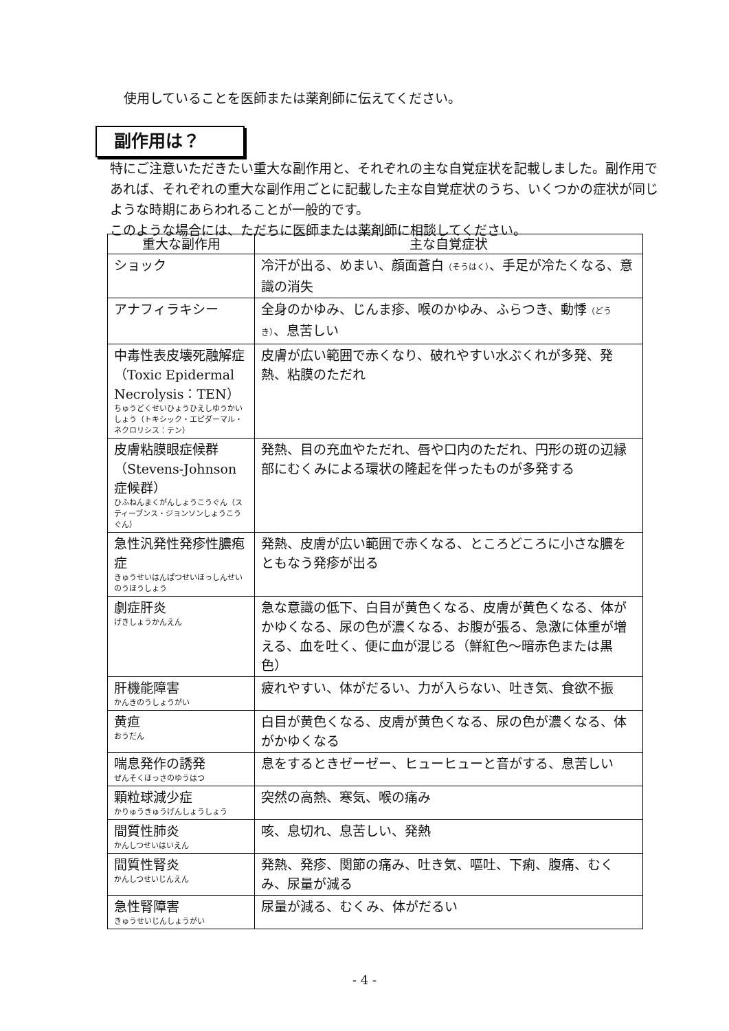使用していることを医師または薬剤師に伝えてください。
副作用は？
特にご注意いただきたい重大な副作用と、それぞれの主な自覚症状を記載しました。副作用であれば、それぞれの重大な副作用ごとに記載した主な自覚症状のうち、いくつかの症状が同じような時期にあらわれることが一般的です。
このような場合には、ただちに医師または薬剤師に相談してください。
| 重大な副作用 | 主な自覚症状 |
| --- | --- |
| ショック | 冷汗が出る、めまい、顔面蒼白 （そうはく） 、手足が冷たくなる、意識の消失 |
| アナフィラキシー | 全身のかゆみ、じんま疹、喉のかゆみ、ふらつき、動悸 （どうき） 、息苦しい |
| 中毒性表皮壊死融解症（Toxic Epidermal Necrolysis：TEN） ちゅうどくせいひょうひえしゆうかいしょう（トキシック・エピダーマル・ネクロリシス：テン） | 皮膚が広い範囲で赤くなり、破れやすい水ぶくれが多発、発熱、粘膜のただれ |
| 皮膚粘膜眼症候群（Stevens-Johnson症候群） ひふねんまくがんしょうこうぐん（スティーブンス・ジョンソンしょうこうぐん） | 発熱、目の充血やただれ、唇や口内のただれ、円形の斑の辺縁部にむくみによる環状の隆起を伴ったものが多発する |
| 急性汎発性発疹性膿疱症 きゅうせいはんぱつせいほっしんせいのうほうしょう | 発熱、皮膚が広い範囲で赤くなる、ところどころに小さな膿をともなう発疹が出る |
| 劇症肝炎 げきしょうかんえん | 急な意識の低下、白目が黄色くなる、皮膚が黄色くなる、体がかゆくなる、尿の色が濃くなる、お腹が張る、急激に体重が増える、血を吐く、便に血が混じる（鮮紅色～暗赤色または黒色） |
| 肝機能障害 かんきのうしょうがい | 疲れやすい、体がだるい、力が入らない、吐き気、食欲不振 |
| 黄疸 おうだん | 白目が黄色くなる、皮膚が黄色くなる、尿の色が濃くなる、体がかゆくなる |
| 喘息発作の誘発 ぜんそくほっさのゆうはつ | 息をするときゼーゼー、ヒューヒューと音がする、息苦しい |
| 顆粒球減少症 かりゅうきゅうげんしょうしょう | 突然の高熱、寒気、喉の痛み |
| 間質性肺炎 かんしつせいはいえん | 咳、息切れ、息苦しい、発熱 |
| 間質性腎炎 かんしつせいじんえん | 発熱、発疹、関節の痛み、吐き気、嘔吐、下痢、腹痛、むくみ、尿量が減る |
| 急性腎障害 きゅうせいじんしょうがい | 尿量が減る、むくみ、体がだるい |
- 4 -